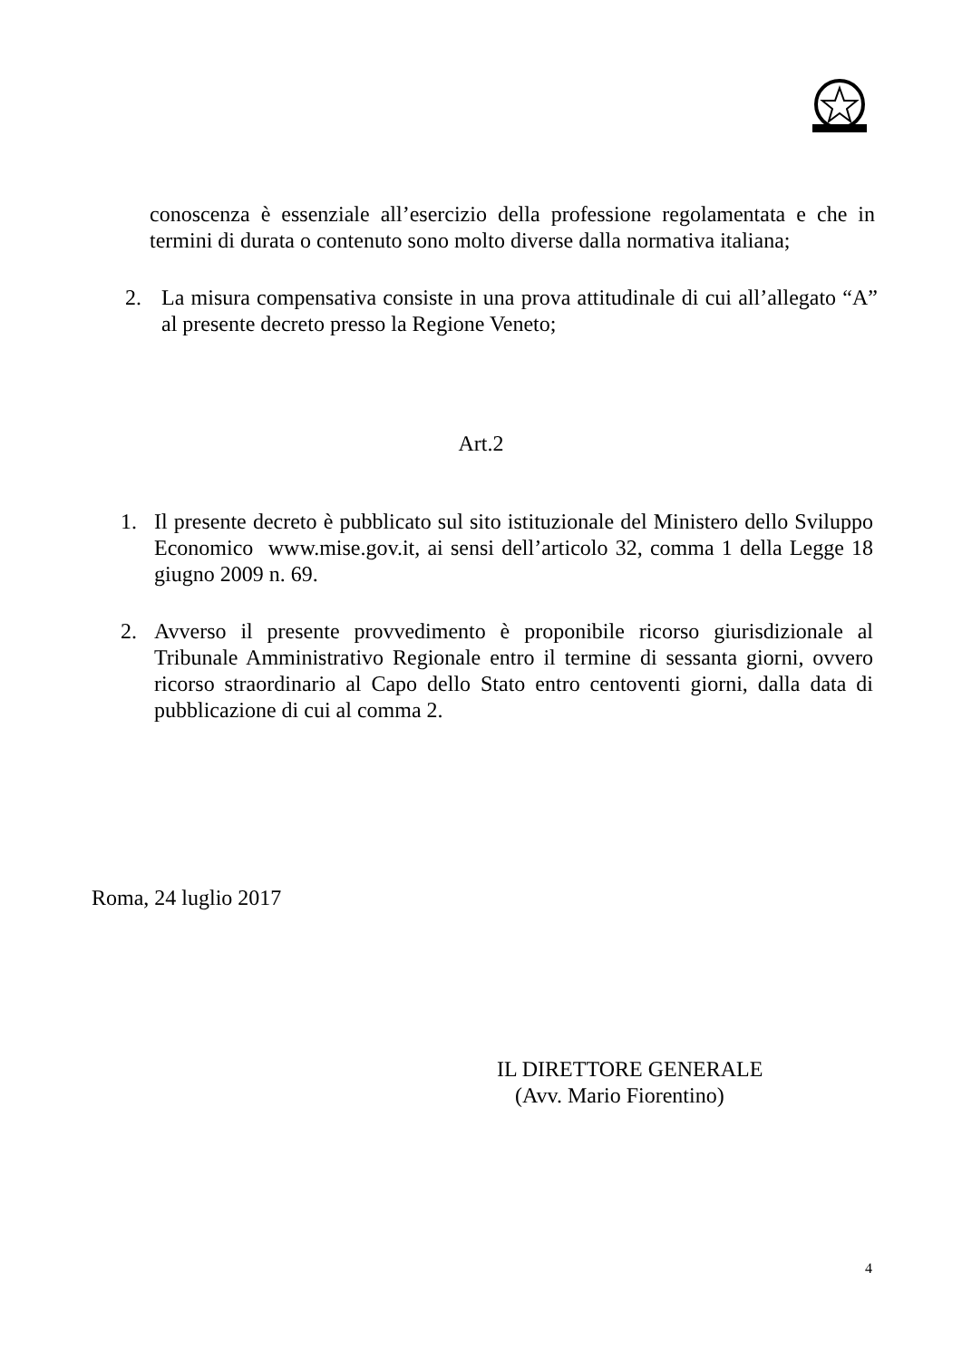conoscenza è essenziale all’esercizio della professione regolamentata e che in termini di durata o contenuto sono molto diverse dalla normativa italiana;
2. La misura compensativa consiste in una prova attitudinale di cui all’allegato “A” al presente decreto presso la Regione Veneto;
Art.2
1. Il presente decreto è pubblicato sul sito istituzionale del Ministero dello Sviluppo Economico www.mise.gov.it, ai sensi dell’articolo 32, comma 1 della Legge 18 giugno 2009 n. 69.
2. Avverso il presente provvedimento è proponibile ricorso giurisdizionale al Tribunale Amministrativo Regionale entro il termine di sessanta giorni, ovvero ricorso straordinario al Capo dello Stato entro centoventi giorni, dalla data di pubblicazione di cui al comma 2.
Roma, 24 luglio 2017
IL DIRETTORE GENERALE
(Avv. Mario Fiorentino)
4